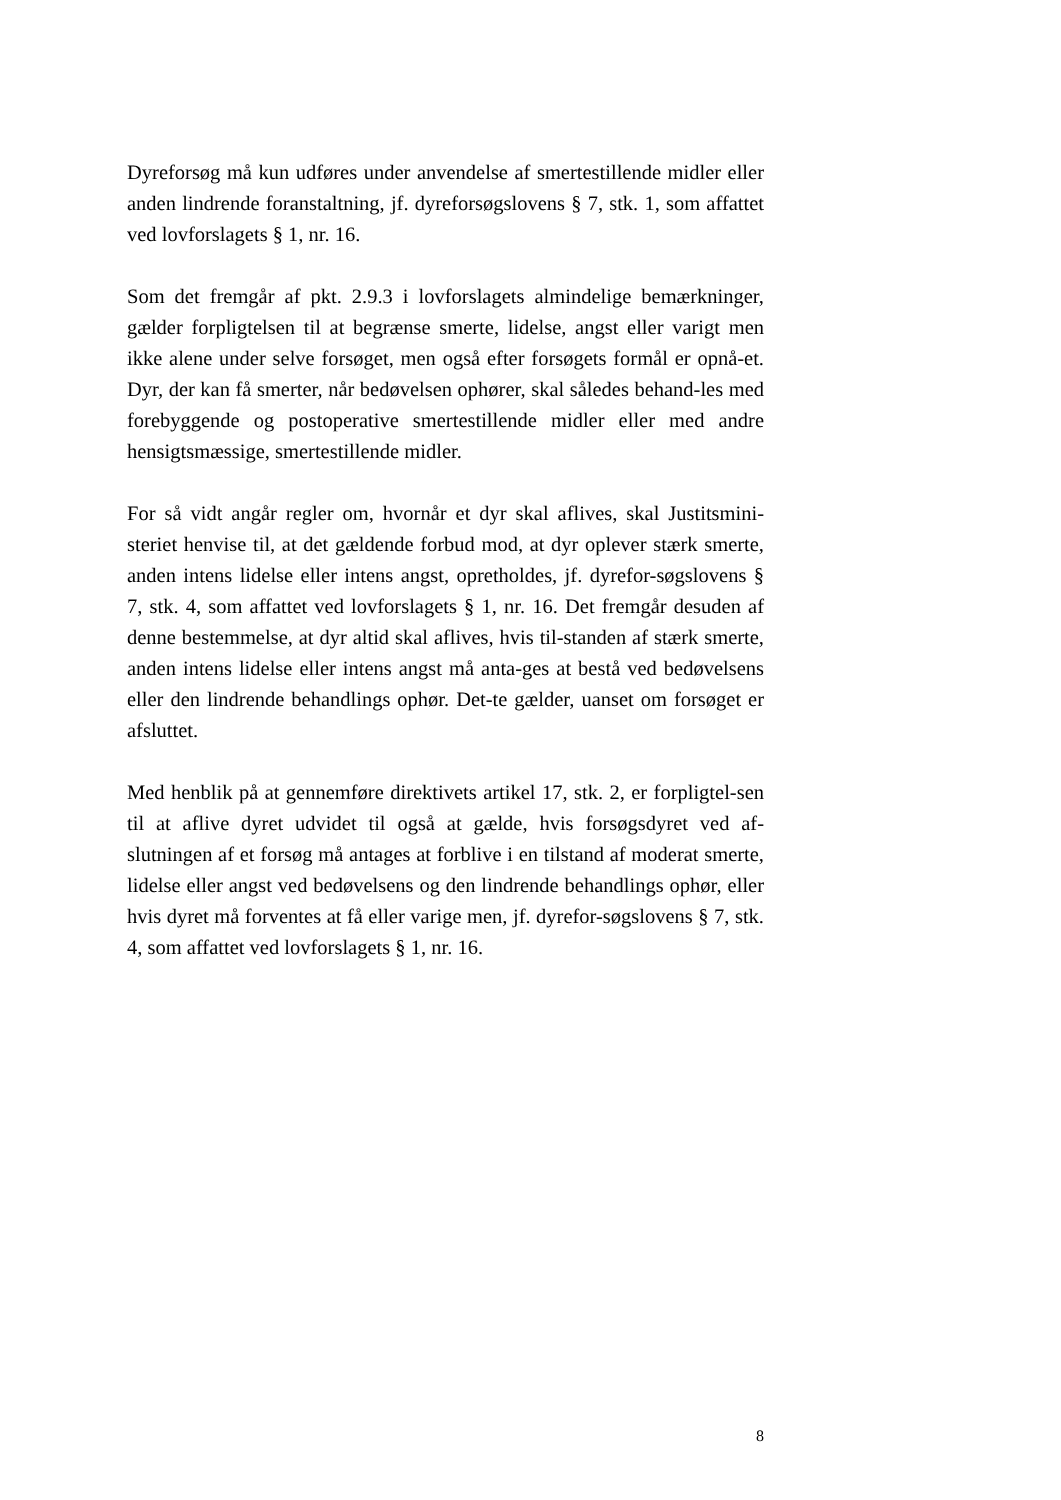Dyreforsøg må kun udføres under anvendelse af smertestillende midler eller anden lindrende foranstaltning, jf. dyreforsøgslovens § 7, stk. 1, som affattet ved lovforslagets § 1, nr. 16.
Som det fremgår af pkt. 2.9.3 i lovforslagets almindelige bemærkninger, gælder forpligtelsen til at begrænse smerte, lidelse, angst eller varigt men ikke alene under selve forsøget, men også efter forsøgets formål er opnå-et. Dyr, der kan få smerter, når bedøvelsen ophører, skal således behand-les med forebyggende og postoperative smertestillende midler eller med andre hensigtsmæssige, smertestillende midler.
For så vidt angår regler om, hvornår et dyr skal aflives, skal Justitsmini-steriet henvise til, at det gældende forbud mod, at dyr oplever stærk smerte, anden intens lidelse eller intens angst, opretholdes, jf. dyrefor-søgslovens § 7, stk. 4, som affattet ved lovforslagets § 1, nr. 16. Det fremgår desuden af denne bestemmelse, at dyr altid skal aflives, hvis til-standen af stærk smerte, anden intens lidelse eller intens angst må anta-ges at bestå ved bedøvelsens eller den lindrende behandlings ophør. Det-te gælder, uanset om forsøget er afsluttet.
Med henblik på at gennemføre direktivets artikel 17, stk. 2, er forpligtel-sen til at aflive dyret udvidet til også at gælde, hvis forsøgsdyret ved af-slutningen af et forsøg må antages at forblive i en tilstand af moderat smerte, lidelse eller angst ved bedøvelsens og den lindrende behandlings ophør, eller hvis dyret må forventes at få eller varige men, jf. dyrefor-søgslovens § 7, stk. 4, som affattet ved lovforslagets § 1, nr. 16.
8